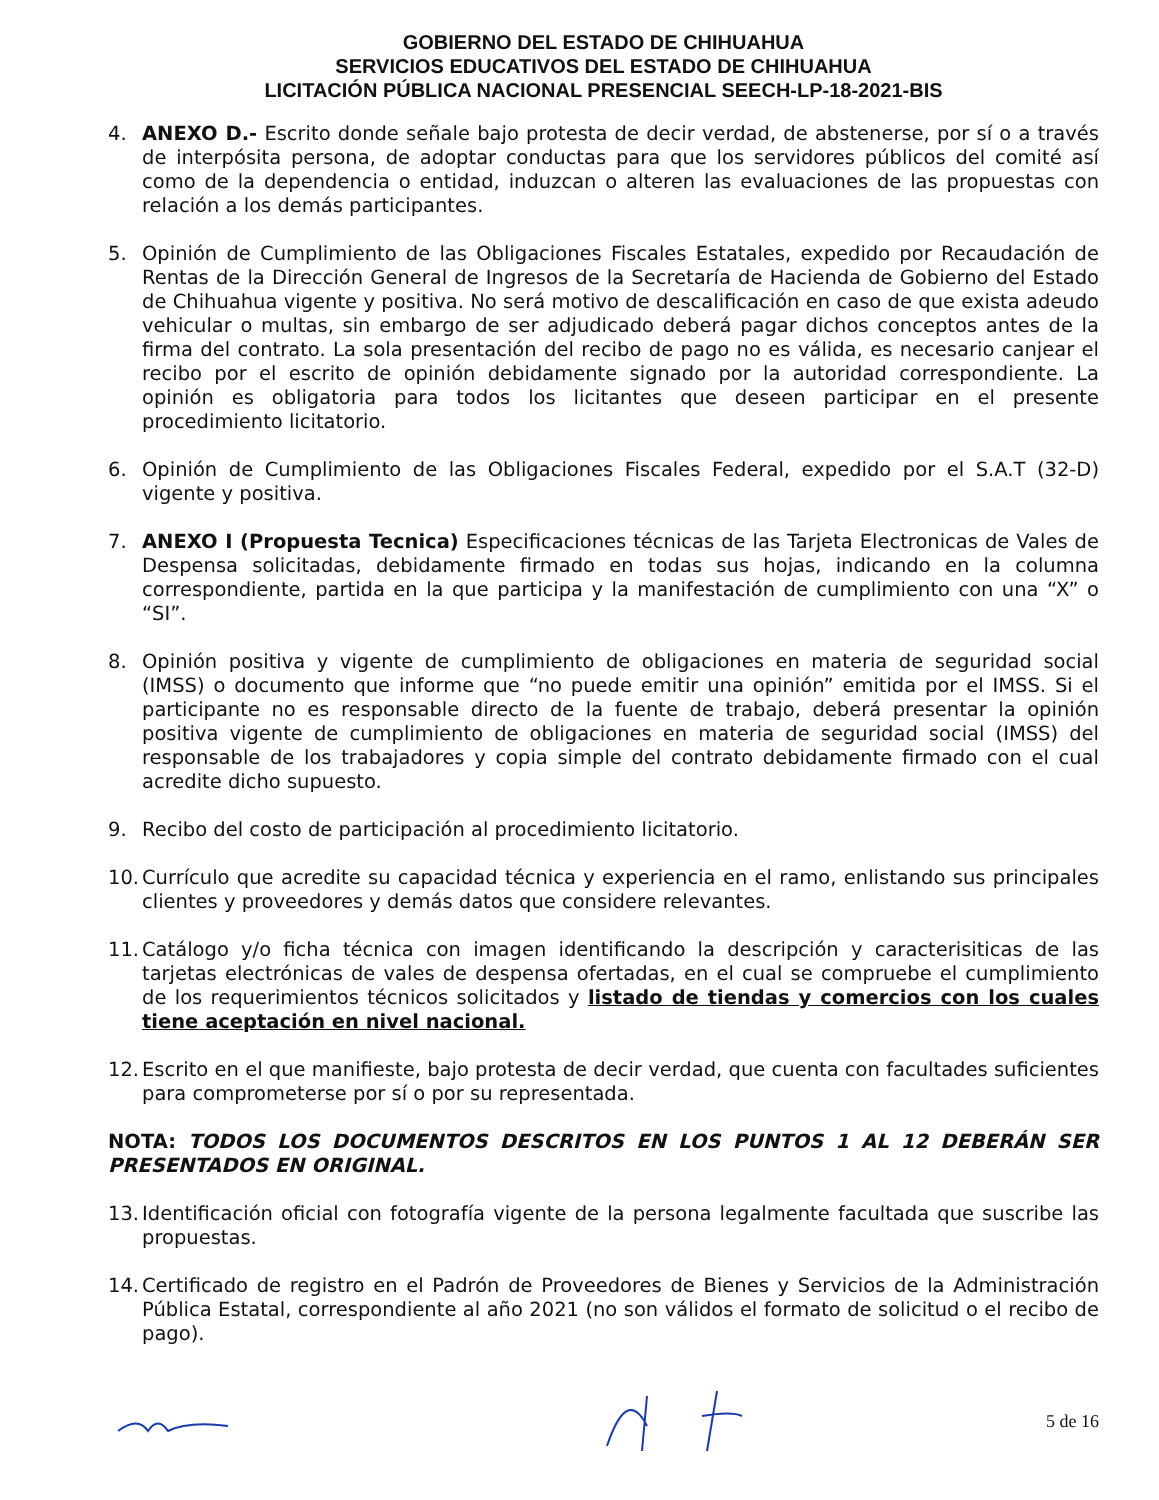GOBIERNO DEL ESTADO DE CHIHUAHUA
SERVICIOS EDUCATIVOS DEL ESTADO DE CHIHUAHUA
LICITACIÓN PÚBLICA NACIONAL PRESENCIAL SEECH-LP-18-2021-BIS
4. ANEXO D.- Escrito donde señale bajo protesta de decir verdad, de abstenerse, por sí o a través de interpósita persona, de adoptar conductas para que los servidores públicos del comité así como de la dependencia o entidad, induzcan o alteren las evaluaciones de las propuestas con relación a los demás participantes.
5. Opinión de Cumplimiento de las Obligaciones Fiscales Estatales, expedido por Recaudación de Rentas de la Dirección General de Ingresos de la Secretaría de Hacienda de Gobierno del Estado de Chihuahua vigente y positiva. No será motivo de descalificación en caso de que exista adeudo vehicular o multas, sin embargo de ser adjudicado deberá pagar dichos conceptos antes de la firma del contrato. La sola presentación del recibo de pago no es válida, es necesario canjear el recibo por el escrito de opinión debidamente signado por la autoridad correspondiente. La opinión es obligatoria para todos los licitantes que deseen participar en el presente procedimiento licitatorio.
6. Opinión de Cumplimiento de las Obligaciones Fiscales Federal, expedido por el S.A.T (32-D) vigente y positiva.
7. ANEXO I (Propuesta Tecnica) Especificaciones técnicas de las Tarjeta Electronicas de Vales de Despensa solicitadas, debidamente firmado en todas sus hojas, indicando en la columna correspondiente, partida en la que participa y la manifestación de cumplimiento con una “X” o “SI”.
8. Opinión positiva y vigente de cumplimiento de obligaciones en materia de seguridad social (IMSS) o documento que informe que “no puede emitir una opinión” emitida por el IMSS. Si el participante no es responsable directo de la fuente de trabajo, deberá presentar la opinión positiva vigente de cumplimiento de obligaciones en materia de seguridad social (IMSS) del responsable de los trabajadores y copia simple del contrato debidamente firmado con el cual acredite dicho supuesto.
9. Recibo del costo de participación al procedimiento licitatorio.
10.
Currículo que acredite su capacidad técnica y experiencia en el ramo, enlistando sus principales clientes y proveedores y demás datos que considere relevantes.
11.
Catálogo y/o ficha técnica con imagen identificando la descripción y caracterisiticas de las tarjetas electrónicas de vales de despensa ofertadas, en el cual se compruebe el cumplimiento de los requerimientos técnicos solicitados y listado de tiendas y comercios con los cuales tiene aceptación en nivel nacional.
12.
Escrito en el que manifieste, bajo protesta de decir verdad, que cuenta con facultades suficientes para comprometerse por sí o por su representada.
NOTA: TODOS LOS DOCUMENTOS DESCRITOS EN LOS PUNTOS 1 AL 12 DEBERÁN SER PRESENTADOS EN ORIGINAL.
13.
Identificación oficial con fotografía vigente de la persona legalmente facultada que suscribe las propuestas.
14.
Certificado de registro en el Padrón de Proveedores de Bienes y Servicios de la Administración Pública Estatal, correspondiente al año 2021 (no son válidos el formato de solicitud o el recibo de pago).
5 de 16